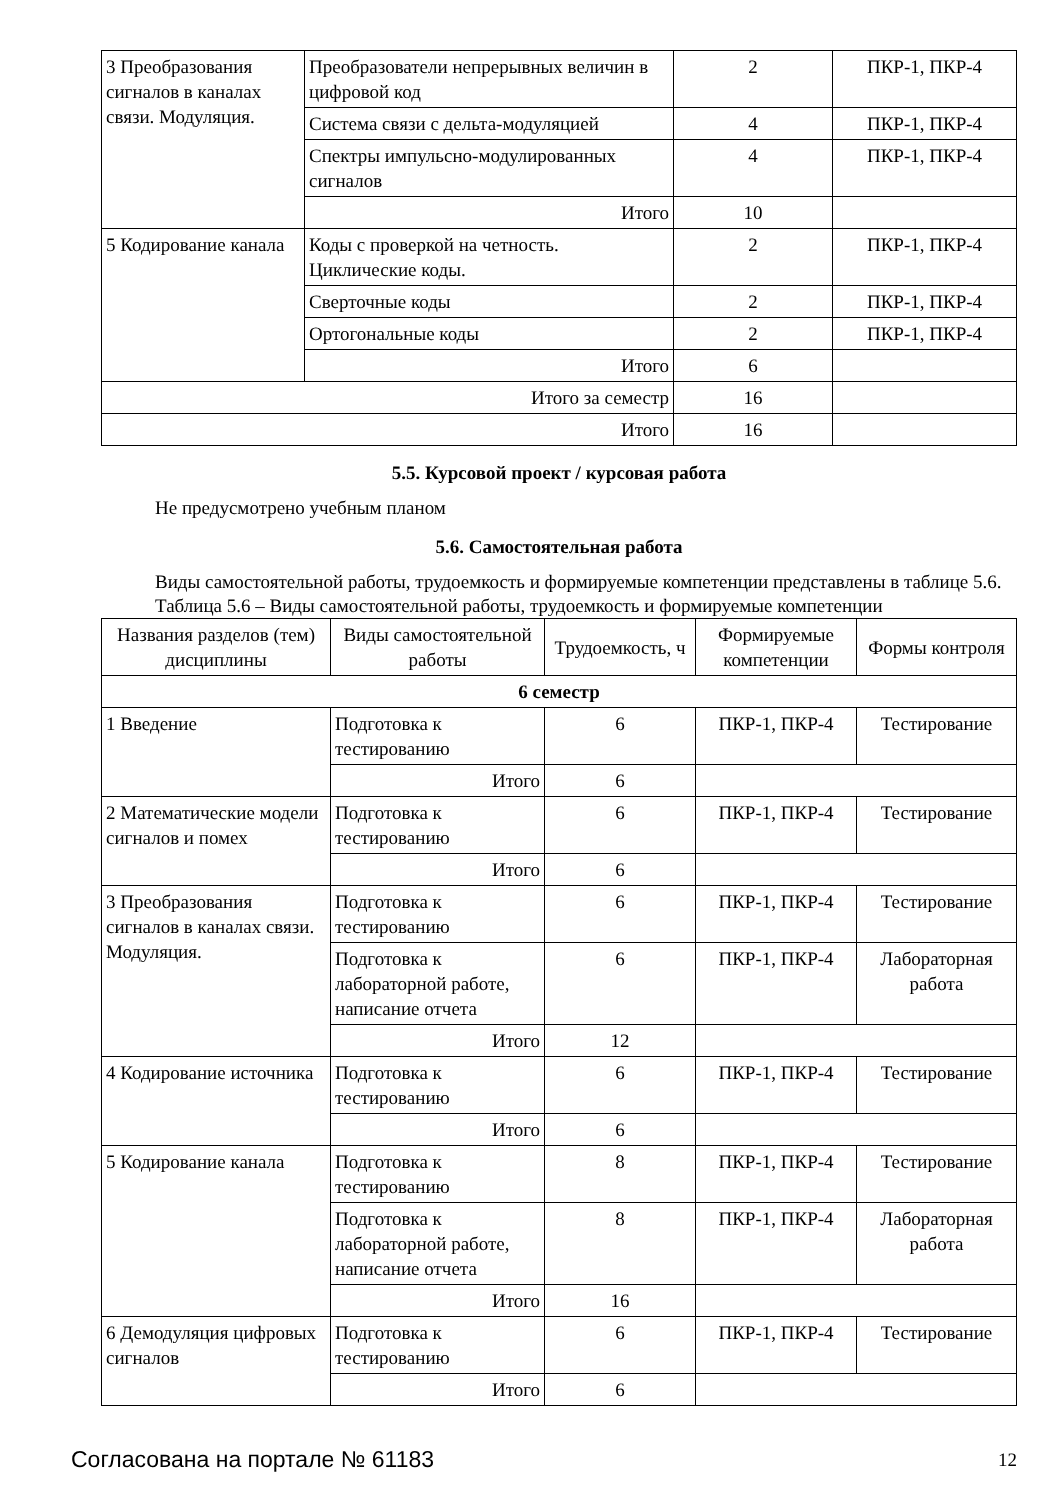| 3 Преобразования сигналов в каналах связи. Модуляция. | Преобразователи непрерывных величин в цифровой код | 2 | ПКР-1, ПКР-4 |
| | Система связи с дельта-модуляцией | 4 | ПКР-1, ПКР-4 |
| | Спектры импульсно-модулированных сигналов | 4 | ПКР-1, ПКР-4 |
| | Итого | 10 | |
| 5 Кодирование канала | Коды с проверкой на четность. Циклические коды. | 2 | ПКР-1, ПКР-4 |
| | Сверточные коды | 2 | ПКР-1, ПКР-4 |
| | Ортогональные коды | 2 | ПКР-1, ПКР-4 |
| | Итого | 6 | |
| Итого за семестр | | 16 | |
| Итого | | 16 | |
5.5. Курсовой проект / курсовая работа
Не предусмотрено учебным планом
5.6. Самостоятельная работа
Виды самостоятельной работы, трудоемкость и формируемые компетенции представлены в таблице 5.6.
Таблица 5.6 – Виды самостоятельной работы, трудоемкость и формируемые компетенции
| Названия разделов (тем) дисциплины | Виды самостоятельной работы | Трудоемкость, ч | Формируемые компетенции | Формы контроля |
| --- | --- | --- | --- | --- |
| 6 семестр | | | | |
| 1 Введение | Подготовка к тестированию | 6 | ПКР-1, ПКР-4 | Тестирование |
| | Итого | 6 | | |
| 2 Математические модели сигналов и помех | Подготовка к тестированию | 6 | ПКР-1, ПКР-4 | Тестирование |
| | Итого | 6 | | |
| 3 Преобразования сигналов в каналах связи. Модуляция. | Подготовка к тестированию | 6 | ПКР-1, ПКР-4 | Тестирование |
| | Подготовка к лабораторной работе, написание отчета | 6 | ПКР-1, ПКР-4 | Лабораторная работа |
| | Итого | 12 | | |
| 4 Кодирование источника | Подготовка к тестированию | 6 | ПКР-1, ПКР-4 | Тестирование |
| | Итого | 6 | | |
| 5 Кодирование канала | Подготовка к тестированию | 8 | ПКР-1, ПКР-4 | Тестирование |
| | Подготовка к лабораторной работе, написание отчета | 8 | ПКР-1, ПКР-4 | Лабораторная работа |
| | Итого | 16 | | |
| 6 Демодуляция цифровых сигналов | Подготовка к тестированию | 6 | ПКР-1, ПКР-4 | Тестирование |
| | Итого | 6 | | |
Согласована на портале № 61183 12